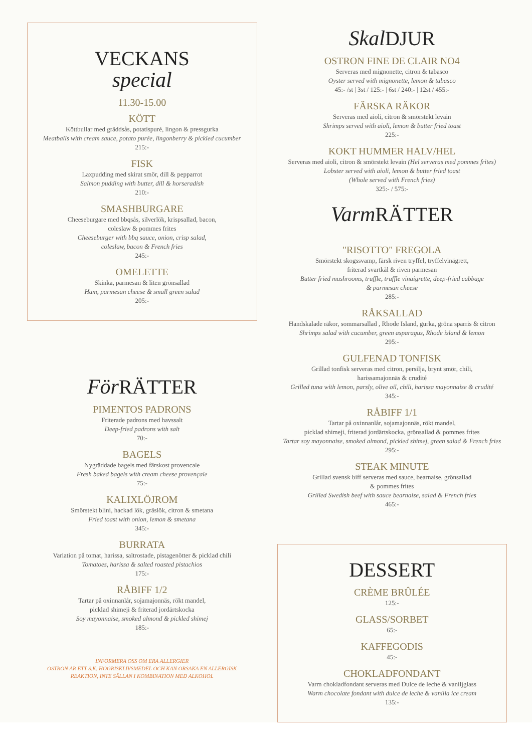VECKANS
special
11.30-15.00
KÖTT
Köttbullar med gräddsås, potatispuré, lingon & pressgurka
Meatballs with cream sauce, potato purée, lingonberry & pickled cucumber
215:-
FISK
Laxpudding med skirat smör, dill & pepparrot
Salmon pudding with butter, dill & horseradish
210:-
SMASHBURGARE
Cheeseburgare med bbqsås, silverlök, krispsallad, bacon,
coleslaw & pommes frites
Cheeseburger with bbq sauce, onion, crisp salad,
coleslaw, bacon & French fries
245:-
OMELETTE
Skinka, parmesan & liten grönsallad
Ham, parmesan cheese & small green salad
205:-
För RÄTTER
PIMENTOS PADRONS
Friterade padrons med havssalt
Deep-fried padrons with salt
70:-
BAGELS
Nygräddade bagels med färskost provencale
Fresh baked bagels with cream cheese provençale
75:-
KALIXLÖJROM
Smörstekt blini, hackad lök, gräslök, citron & smetana
Fried toast with onion, lemon & smetana
345:-
BURRATA
Variation på tomat, harissa, saltrostade, pistagenötter & picklad chili
Tomatoes, harissa & salted roasted pistachios
175:-
RÅBIFF 1/2
Tartar på oxinnanlår, sojamajonnäs, rökt mandel,
picklad shimeji & friterad jordärtskocka
Soy mayonnaise, smoked almond & pickled shimej
185:-
INFORMERA OSS OM ERA ALLERGIER
OSTRON ÄR ETT S.K. HÖGRISKLIVSMEDEL OCH KAN ORSAKA EN ALLERGISK
REAKTION, INTE SÄLLAN I KOMBINATION MED ALKOHOL
Skal DJUR
OSTRON FINE DE CLAIR NO4
Serveras med mignonette, citron & tabasco
Oyster served with mignonette, lemon & tabasco
45:- /st | 3st / 125:- | 6st / 240:- | 12st / 455:-
FÄRSKA RÄKOR
Serveras med aioli, citron & smörstekt levain
Shrimps served with aioli, lemon & butter fried toast
225:-
KOKT HUMMER HALV/HEL
Serveras med aioli, citron & smörstekt levain (Hel serveras med pommes frites)
Lobster served with aioli, lemon & butter fried toast
(Whole served with French fries)
325:- / 575:-
Varm RÄTTER
"RISOTTO" FREGOLA
Smörstekt skogssvamp, färsk riven tryffel, tryffelvinägrett,
friterad svartkål & riven parmesan
Butter fried mushrooms, truffle, truffle vinaigrette, deep-fried cabbage
& parmesan cheese
285:-
RÅKSALLAD
Handskalade räkor, sommarsallad , Rhode Island, gurka, gröna sparris & citron
Shrimps salad with cucumber, green asparagus, Rhode island & lemon
295:-
GULFENAD TONFISK
Grillad tonfisk serveras med citron, persilja, brynt smör, chili,
harissamajonnäs & crudité
Grilled tuna with lemon, parsly, olive oil, chili, harissa mayonnaise & crudité
345:-
RÅBIFF 1/1
Tartar på oxinnanlår, sojamajonnäs, rökt mandel,
picklad shimeji, friterad jordärtskocka, grönsallad & pommes frites
Tartar soy mayonnaise, smoked almond, pickled shimej, green salad & French fries
295:-
STEAK MINUTE
Grillad svensk biff serveras med sauce, bearnaise, grönsallad
& pommes frites
Grilled Swedish beef with sauce bearnaise, salad & French fries
465:-
DESSERT
CRÈME BRÛLÉE
125:-
GLASS/SORBET
65:-
KAFFEGODIS
45:-
CHOKLADFONDANT
Varm chokladfondant serveras med Dulce de leche & vaniljglass
Warm chocolate fondant with dulce de leche & vanilla ice cream
135:-